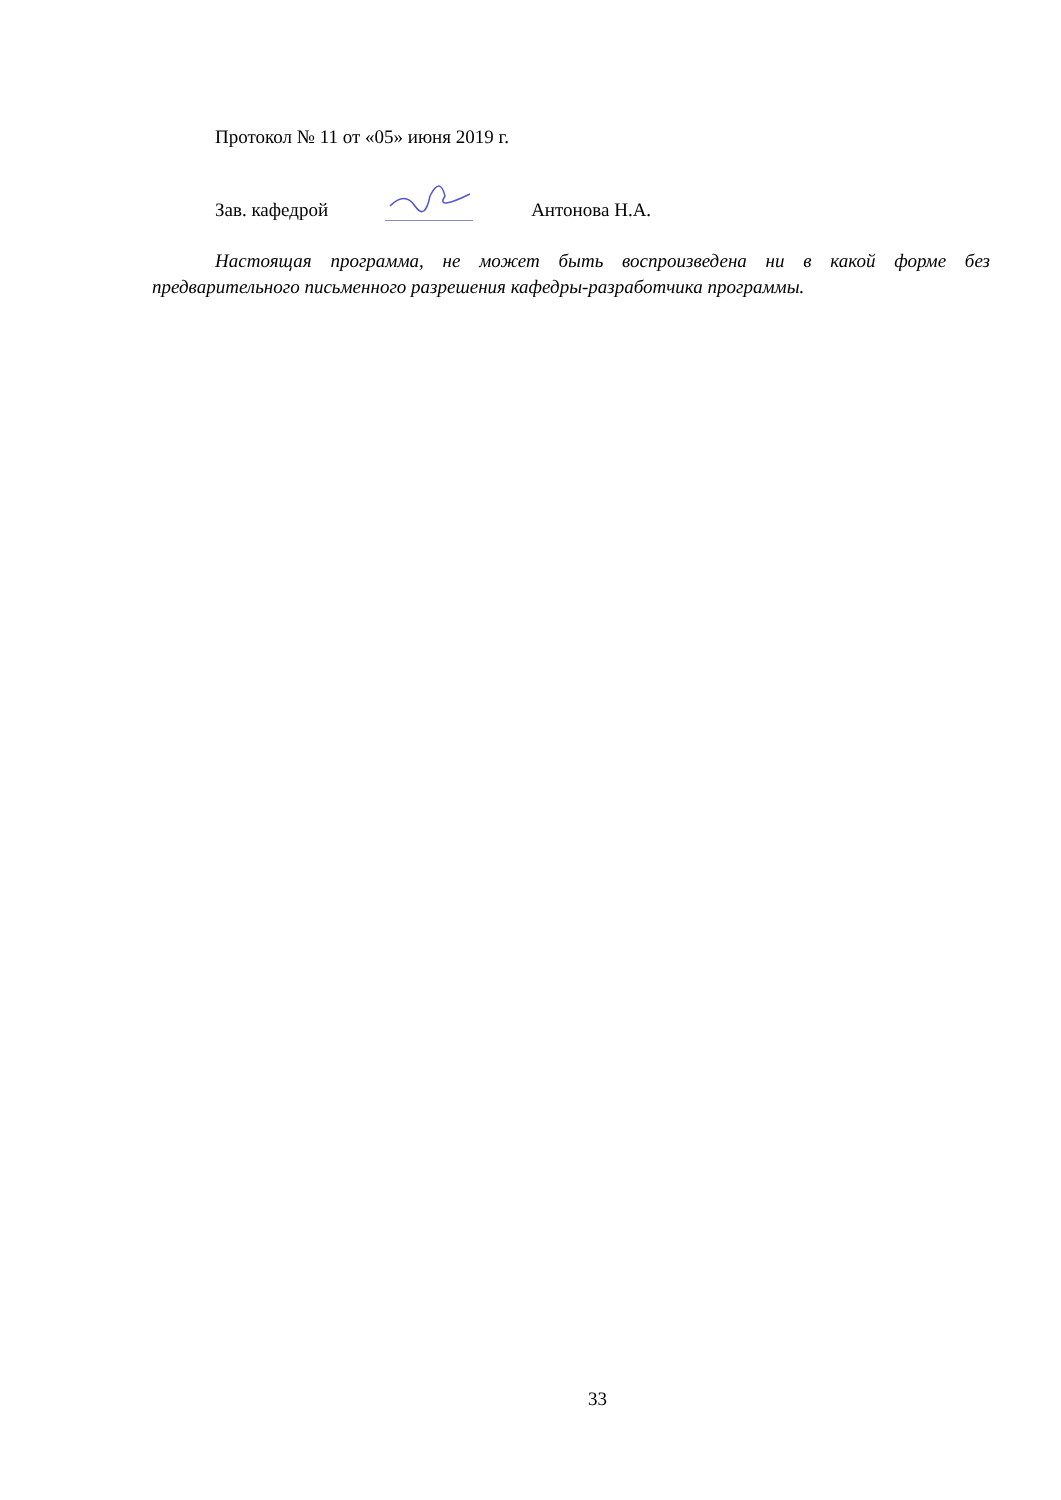Протокол № 11 от «05» июня 2019 г.
Зав. кафедрой Антонова Н.А.
Настоящая программа, не может быть воспроизведена ни в какой форме без предварительного письменного разрешения кафедры-разработчика программы.
33